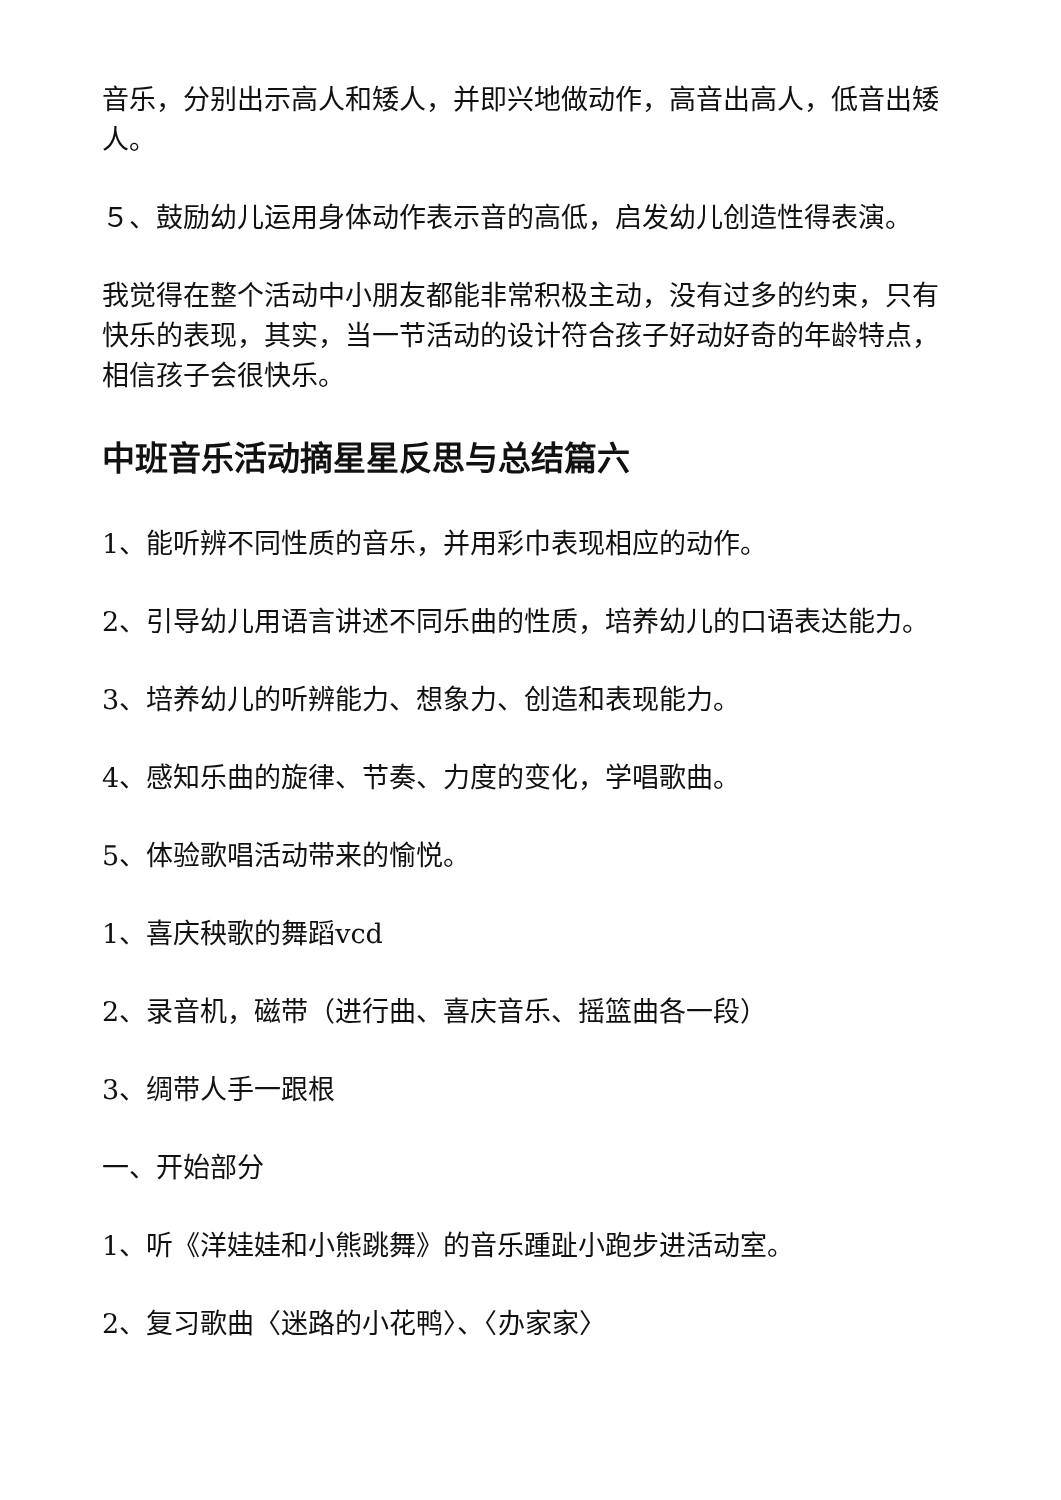音乐，分别出示高人和矮人，并即兴地做动作，高音出高人，低音出矮人。
５、鼓励幼儿运用身体动作表示音的高低，启发幼儿创造性得表演。
我觉得在整个活动中小朋友都能非常积极主动，没有过多的约束，只有快乐的表现，其实，当一节活动的设计符合孩子好动好奇的年龄特点，相信孩子会很快乐。
中班音乐活动摘星星反思与总结篇六
1、能听辨不同性质的音乐，并用彩巾表现相应的动作。
2、引导幼儿用语言讲述不同乐曲的性质，培养幼儿的口语表达能力。
3、培养幼儿的听辨能力、想象力、创造和表现能力。
4、感知乐曲的旋律、节奏、力度的变化，学唱歌曲。
5、体验歌唱活动带来的愉悦。
1、喜庆秧歌的舞蹈vcd
2、录音机，磁带（进行曲、喜庆音乐、摇篮曲各一段）
3、绸带人手一跟根
一、开始部分
1、听《洋娃娃和小熊跳舞》的音乐踵趾小跑步进活动室。
2、复习歌曲〈迷路的小花鸭〉、〈办家家〉